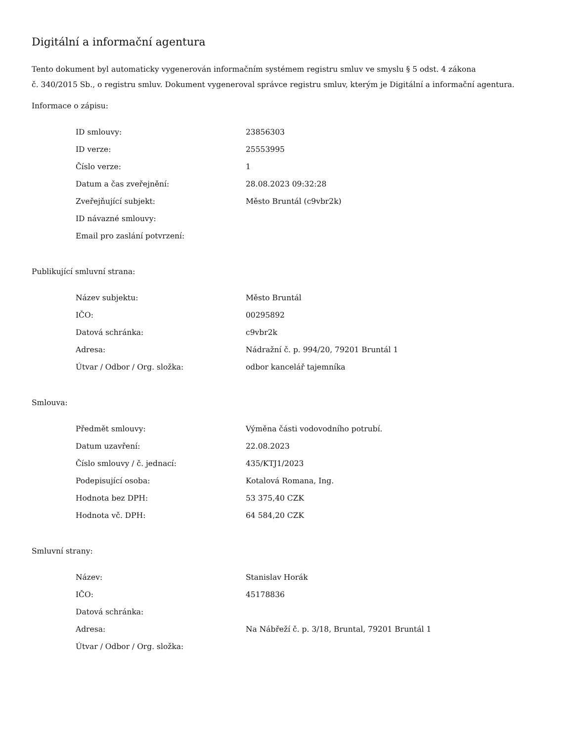Digitální a informační agentura
Tento dokument byl automaticky vygenerován informačním systémem registru smluv ve smyslu § 5 odst. 4 zákona
č. 340/2015 Sb., o registru smluv. Dokument vygeneroval správce registru smluv, kterým je Digitální a informační agentura.
Informace o zápisu:
| ID smlouvy: | 23856303 |
| ID verze: | 25553995 |
| Číslo verze: | 1 |
| Datum a čas zveřejnění: | 28.08.2023 09:32:28 |
| Zveřejňující subjekt: | Město Bruntál (c9vbr2k) |
| ID návazné smlouvy: | |
| Email pro zaslání potvrzení: | |
Publikující smluvní strana:
| Název subjektu: | Město Bruntál |
| IČO: | 00295892 |
| Datová schránka: | c9vbr2k |
| Adresa: | Nádražní č. p. 994/20, 79201 Bruntál 1 |
| Útvar / Odbor / Org. složka: | odbor kancelář tajemníka |
Smlouva:
| Předmět smlouvy: | Výměna části vodovodního potrubí. |
| Datum uzavření: | 22.08.2023 |
| Číslo smlouvy / č. jednací: | 435/KTJ1/2023 |
| Podepisující osoba: | Kotalová Romana, Ing. |
| Hodnota bez DPH: | 53 375,40 CZK |
| Hodnota vč. DPH: | 64 584,20 CZK |
Smluvní strany:
| Název: | Stanislav Horák |
| IČO: | 45178836 |
| Datová schránka: | |
| Adresa: | Na Nábřeží č. p. 3/18, Bruntal, 79201 Bruntál 1 |
| Útvar / Odbor / Org. složka: | |